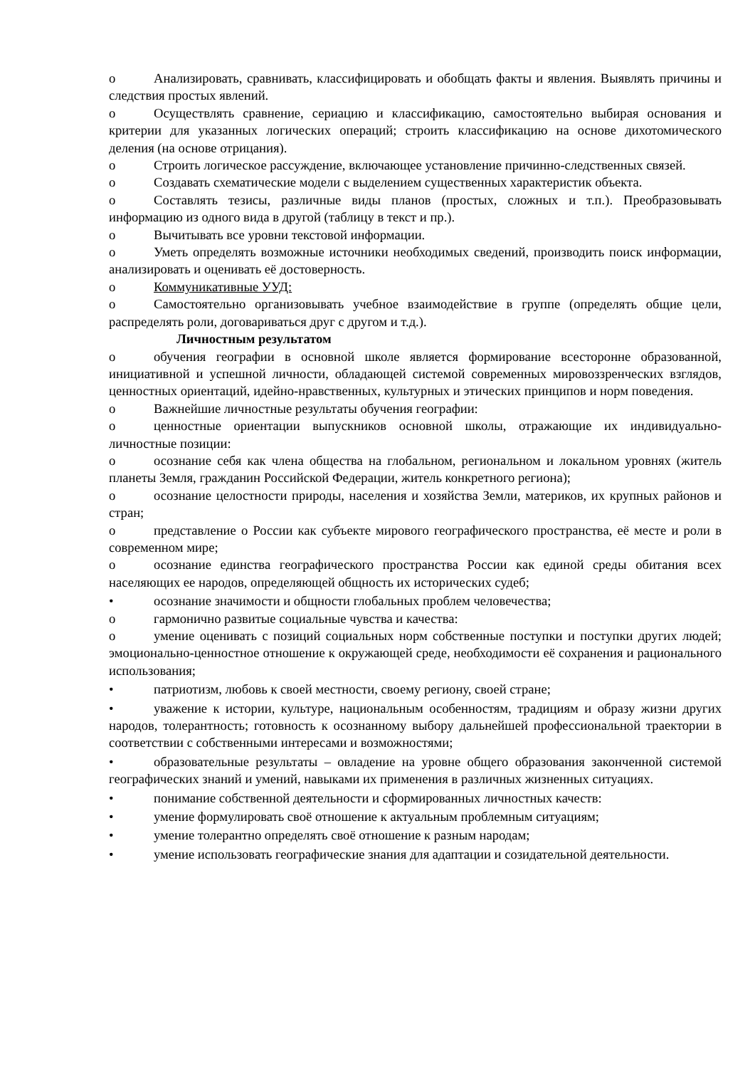o Анализировать, сравнивать, классифицировать и обобщать факты и явления. Выявлять причины и следствия простых явлений.
o Осуществлять сравнение, сериацию и классификацию, самостоятельно выбирая основания и критерии для указанных логических операций; строить классификацию на основе дихотомического деления (на основе отрицания).
o Строить логическое рассуждение, включающее установление причинно-следственных связей.
o Создавать схематические модели с выделением существенных характеристик объекта.
o Составлять тезисы, различные виды планов (простых, сложных и т.п.). Преобразовывать информацию из одного вида в другой (таблицу в текст и пр.).
o Вычитывать все уровни текстовой информации.
o Уметь определять возможные источники необходимых сведений, производить поиск информации, анализировать и оценивать её достоверность.
o Коммуникативные УУД:
o Самостоятельно организовывать учебное взаимодействие в группе (определять общие цели, распределять роли, договариваться друг с другом и т.д.).
Личностным результатом
o обучения географии в основной школе является формирование всесторонне образованной, инициативной и успешной личности, обладающей системой современных мировоззренческих взглядов, ценностных ориентаций, идейно-нравственных, культурных и этических принципов и норм поведения.
o Важнейшие личностные результаты обучения географии:
o ценностные ориентации выпускников основной школы, отражающие их индивидуально-личностные позиции:
o осознание себя как члена общества на глобальном, региональном и локальном уровнях (житель планеты Земля, гражданин Российской Федерации, житель конкретного региона);
o осознание целостности природы, населения и хозяйства Земли, материков, их крупных районов и стран;
o представление о России как субъекте мирового географического пространства, её месте и роли в современном мире;
o осознание единства географического пространства России как единой среды обитания всех населяющих ее народов, определяющей общность их исторических судеб;
• осознание значимости и общности глобальных проблем человечества;
o гармонично развитые социальные чувства и качества:
o умение оценивать с позиций социальных норм собственные поступки и поступки других людей; эмоционально-ценностное отношение к окружающей среде, необходимости её сохранения и рационального использования;
• патриотизм, любовь к своей местности, своему региону, своей стране;
• уважение к истории, культуре, национальным особенностям, традициям и образу жизни других народов, толерантность; готовность к осознанному выбору дальнейшей профессиональной траектории в соответствии с собственными интересами и возможностями;
• образовательные результаты – овладение на уровне общего образования законченной системой географических знаний и умений, навыками их применения в различных жизненных ситуациях.
• понимание собственной деятельности и сформированных личностных качеств:
• умение формулировать своё отношение к актуальным проблемным ситуациям;
• умение толерантно определять своё отношение к разным народам;
• умение использовать географические знания для адаптации и созидательной деятельности.